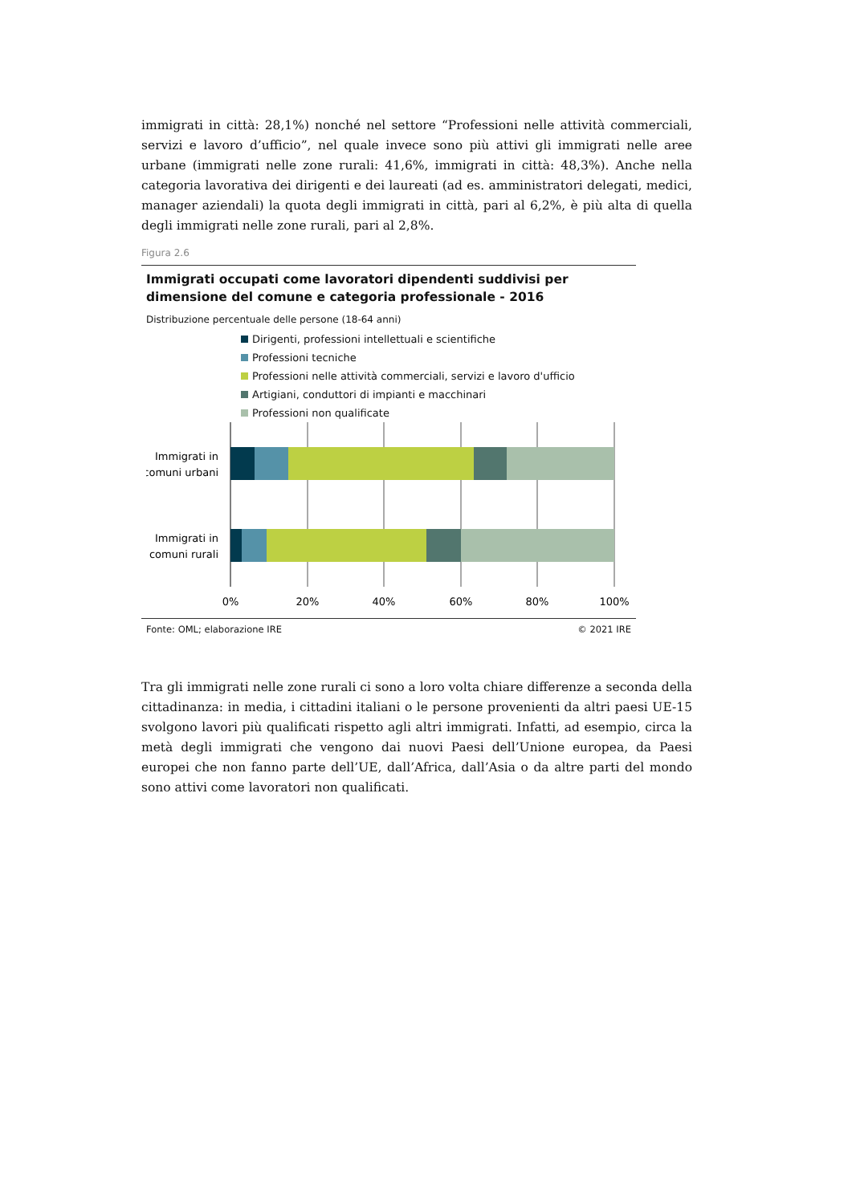immigrati in città: 28,1%) nonché nel settore “Professioni nelle attività commerciali, servizi e lavoro d’ufficio”, nel quale invece sono più attivi gli immigrati nelle aree urbane (immigrati nelle zone rurali: 41,6%, immigrati in città: 48,3%). Anche nella categoria lavorativa dei dirigenti e dei laureati (ad es. amministratori delegati, medici, manager aziendali) la quota degli immigrati in città, pari al 6,2%, è più alta di quella degli immigrati nelle zone rurali, pari al 2,8%.
Figura 2.6
Immigrati occupati come lavoratori dipendenti suddivisi per dimensione del comune e categoria professionale - 2016
Distribuzione percentuale delle persone (18-64 anni)
Dirigenti, professioni intellettuali e scientifiche
Professioni tecniche
Professioni nelle attività commerciali, servizi e lavoro d'ufficio
Artigiani, conduttori di impianti e macchinari
Professioni non qualificate
Immigrati in
comuni urbani
Immigrati in
comuni rurali
0%
20%
40%
60%
80%
100%
Fonte: OML; elaborazione IRE © 2021 IRE
Tra gli immigrati nelle zone rurali ci sono a loro volta chiare differenze a seconda della cittadinanza: in media, i cittadini italiani o le persone provenienti da altri paesi UE-15 svolgono lavori più qualificati rispetto agli altri immigrati. Infatti, ad esempio, circa la metà degli immigrati che vengono dai nuovi Paesi dell’Unione europea, da Paesi europei che non fanno parte dell’UE, dall’Africa, dall’Asia o da altre parti del mondo sono attivi come lavoratori non qualificati.